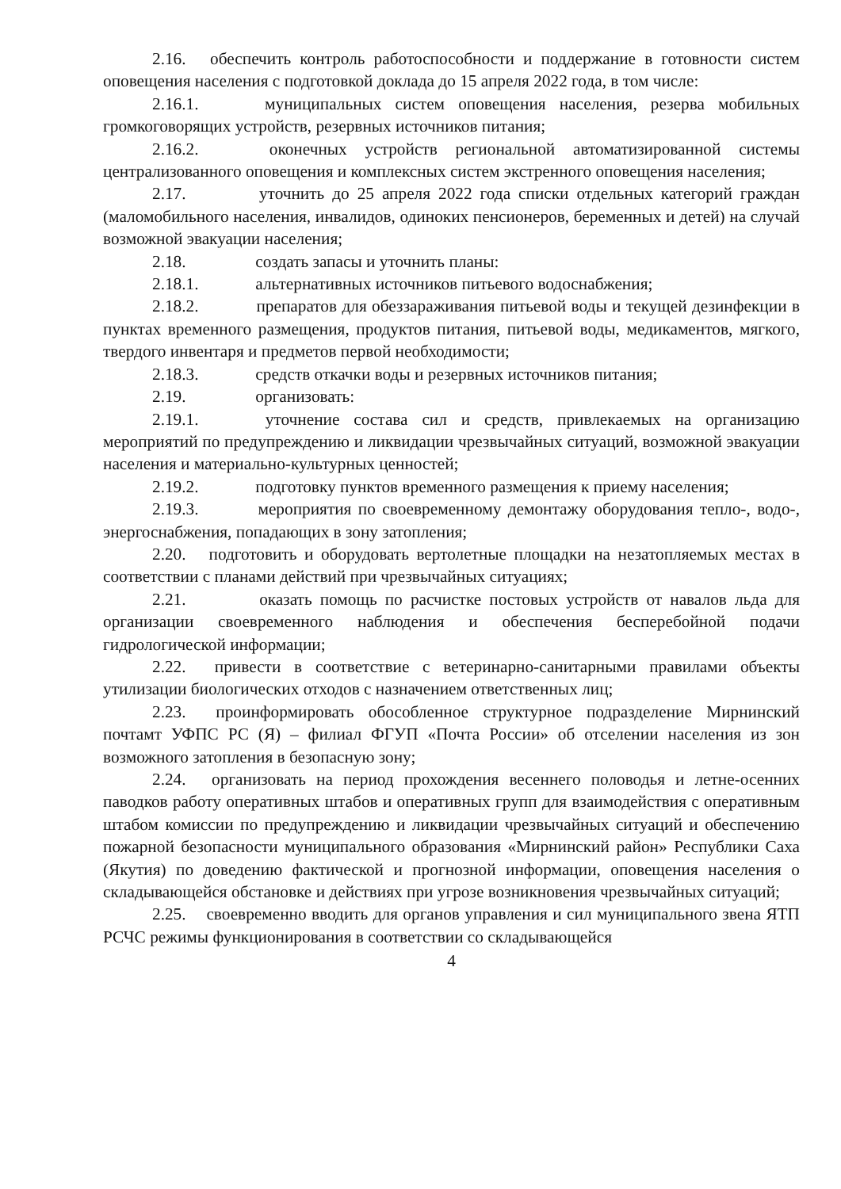2.16. обеспечить контроль работоспособности и поддержание в готовности систем оповещения населения с подготовкой доклада до 15 апреля 2022 года, в том числе:
2.16.1. муниципальных систем оповещения населения, резерва мобильных громкоговорящих устройств, резервных источников питания;
2.16.2. оконечных устройств региональной автоматизированной системы централизованного оповещения и комплексных систем экстренного оповещения населения;
2.17. уточнить до 25 апреля 2022 года списки отдельных категорий граждан (маломобильного населения, инвалидов, одиноких пенсионеров, беременных и детей) на случай возможной эвакуации населения;
2.18. создать запасы и уточнить планы:
2.18.1. альтернативных источников питьевого водоснабжения;
2.18.2. препаратов для обеззараживания питьевой воды и текущей дезинфекции в пунктах временного размещения, продуктов питания, питьевой воды, медикаментов, мягкого, твердого инвентаря и предметов первой необходимости;
2.18.3. средств откачки воды и резервных источников питания;
2.19. организовать:
2.19.1. уточнение состава сил и средств, привлекаемых на организацию мероприятий по предупреждению и ликвидации чрезвычайных ситуаций, возможной эвакуации населения и материально-культурных ценностей;
2.19.2. подготовку пунктов временного размещения к приему населения;
2.19.3. мероприятия по своевременному демонтажу оборудования тепло-, водо-, энергоснабжения, попадающих в зону затопления;
2.20. подготовить и оборудовать вертолетные площадки на незатопляемых местах в соответствии с планами действий при чрезвычайных ситуациях;
2.21. оказать помощь по расчистке постовых устройств от навалов льда для организации своевременного наблюдения и обеспечения бесперебойной подачи гидрологической информации;
2.22. привести в соответствие с ветеринарно-санитарными правилами объекты утилизации биологических отходов с назначением ответственных лиц;
2.23. проинформировать обособленное структурное подразделение Мирнинский почтамт УФПС РС (Я) – филиал ФГУП «Почта России» об отселении населения из зон возможного затопления в безопасную зону;
2.24. организовать на период прохождения весеннего половодья и летне-осенних паводков работу оперативных штабов и оперативных групп для взаимодействия с оперативным штабом комиссии по предупреждению и ликвидации чрезвычайных ситуаций и обеспечению пожарной безопасности муниципального образования «Мирнинский район» Республики Саха (Якутия) по доведению фактической и прогнозной информации, оповещения населения о складывающейся обстановке и действиях при угрозе возникновения чрезвычайных ситуаций;
2.25. своевременно вводить для органов управления и сил муниципального звена ЯТП РСЧС режимы функционирования в соответствии со складывающейся
4